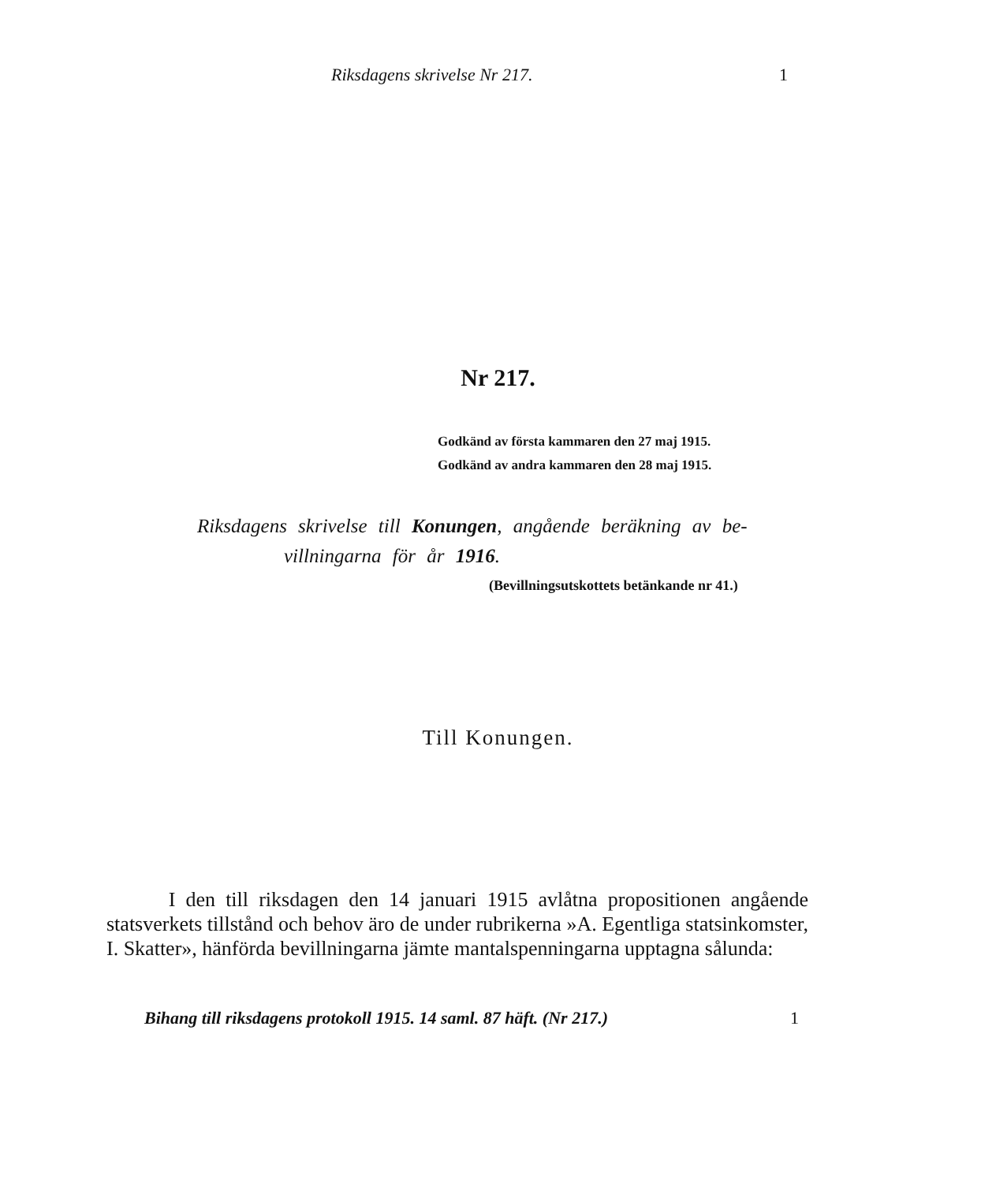Riksdagens skrivelse Nr 217. 1
Nr 217.
Godkänd av första kammaren den 27 maj 1915.
Godkänd av andra kammaren den 28 maj 1915.
Riksdagens skrivelse till Konungen, angående beräkning av be-
villningarna för år 1916.
(Bevillningsutskottets betänkande nr 41.)
Till Konungen.
I den till riksdagen den 14 januari 1915 avlåtna propositionen angående statsverkets tillstånd och behov äro de under rubrikerna »A. Egentliga statsinkomster, I. Skatter», hänförda bevillningarna jämte mantalspenningarna upptagna sålunda:
Bihang till riksdagens protokoll 1915. 14 saml. 87 häft. (Nr 217.) 1